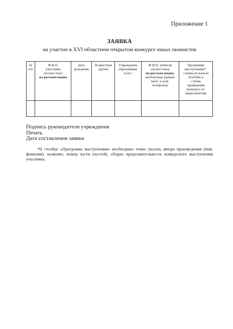Приложение 1
ЗАЯВКА
на участие в XVI областном открытом конкурсе юных пианистов
| № п/п | Ф.И.О. участника (полностью) на русском языке | Дата рождения | Возрастная группа | Учреждение образования, класс | Ф.И.О. учителя (полностью) на русском языке, контактные данные (моб. и дом. телефоны) | Программа выступления*, ссылка на канале YouTube в случае проведения конкурса по видеозаписям |
| --- | --- | --- | --- | --- | --- | --- |
Подпись руководителя учреждения
Печать
Дата составления заявки
*В столбце «Программа выступления» необходимо точно указать автора произведения (имя, фамилия), название, номер части (частей), общую продолжительность конкурсного выступления участника.